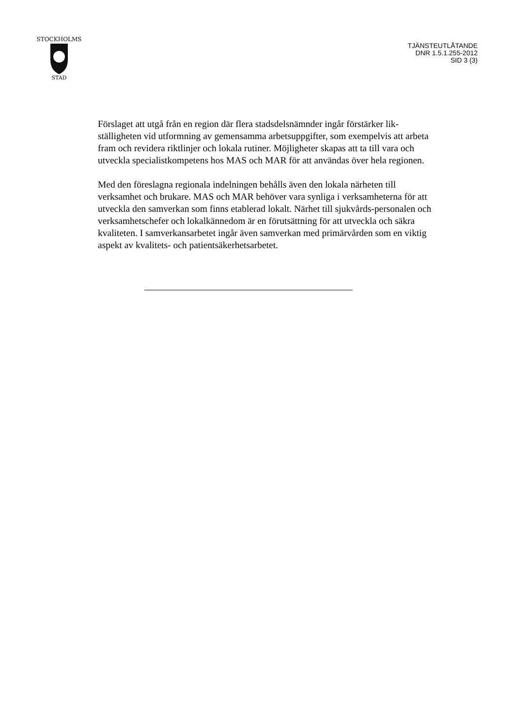STOCKHOLMS
STAD
TJÄNSTEUTLÅTANDE
DNR 1.5.1.255-2012
SID 3 (3)
Förslaget att utgå från en region där flera stadsdelsnämnder ingår förstärker lik-ställigheten vid utformning av gemensamma arbetsuppgifter, som exempelvis att arbeta fram och revidera riktlinjer och lokala rutiner. Möjligheter skapas att ta till vara och utveckla specialistkompetens hos MAS och MAR för att användas över hela regionen.
Med den föreslagna regionala indelningen behålls även den lokala närheten till verksamhet och brukare. MAS och MAR behöver vara synliga i verksamheterna för att utveckla den samverkan som finns etablerad lokalt. Närhet till sjukvårds-personalen och verksamhetschefer och lokalkännedom är en förutsättning för att utveckla och säkra kvaliteten. I samverkansarbetet ingår även samverkan med primärvården som en viktig aspekt av kvalitets- och patientsäkerhetsarbetet.